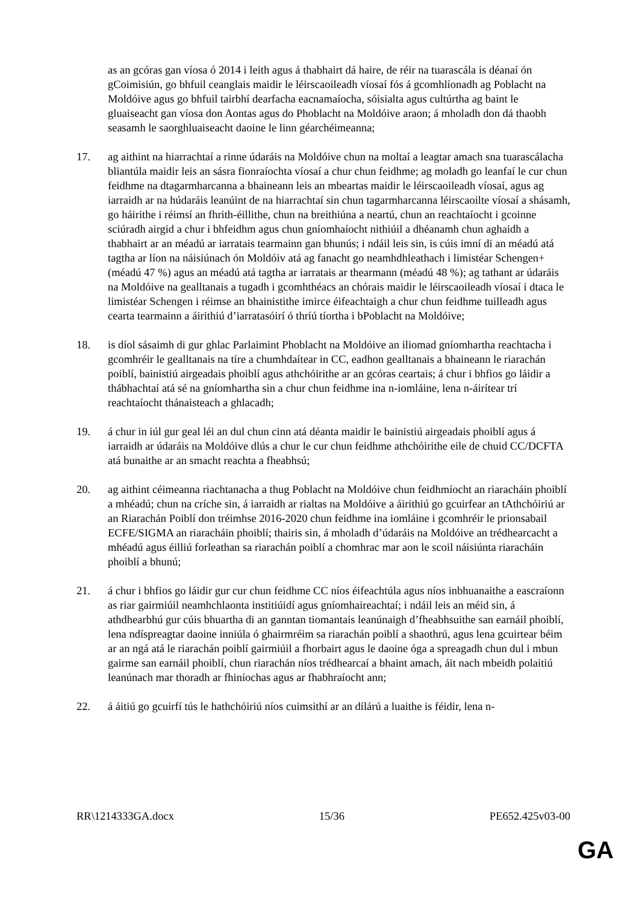as an gcóras gan víosa ó 2014 i leith agus á thabhairt dá haire, de réir na tuarascála is déanaí ón gCoimisiún, go bhfuil ceanglais maidir le léirscaoileadh víosaí fós á gcomhlíonadh ag Poblacht na Moldóive agus go bhfuil tairbhí dearfacha eacnamaíocha, sóisialta agus cultúrtha ag baint le gluaiseacht gan víosa don Aontas agus do Phoblacht na Moldóive araon; á mholadh don dá thaobh seasamh le saorghluaiseacht daoine le linn géarchéimeanna;
17. ag aithint na hiarrachtaí a rinne údaráis na Moldóive chun na moltaí a leagtar amach sna tuarascálacha bliantúla maidir leis an sásra fionraíochta víosaí a chur chun feidhme; ag moladh go leanfaí le cur chun feidhme na dtagarmharcanna a bhaineann leis an mbeartas maidir le léirscaoileadh víosaí, agus ag iarraidh ar na húdaráis leanúint de na hiarrachtaí sin chun tagarmharcanna léirscaoilte víosaí a shásamh, go háirithe i réimsí an fhrith-éillithe, chun na breithiúna a neartú, chun an reachtaíocht i gcoinne sciúradh airgid a chur i bhfeidhm agus chun gníomhaíocht nithiúil a dhéanamh chun aghaidh a thabhairt ar an méadú ar iarratais tearmainn gan bhunús; i ndáil leis sin, is cúis imní di an méadú atá tagtha ar líon na náisiúnach ón Moldóiv atá ag fanacht go neamhdhleathach i limistéar Schengen+ (méadú 47 %) agus an méadú atá tagtha ar iarratais ar thearmann (méadú 48 %); ag tathant ar údaráis na Moldóive na gealltanais a tugadh i gcomhthéacs an chórais maidir le léirscaoileadh víosaí i dtaca le limistéar Schengen i réimse an bhainistithe imirce éifeachtaigh a chur chun feidhme tuilleadh agus cearta tearmainn a áirithiú d’iarratasóirí ó thríú tíortha i bPoblacht na Moldóive;
18. is díol sásaimh di gur ghlac Parlaimint Phoblacht na Moldóive an iliomad gníomhartha reachtacha i gcomhréir le gealltanais na tíre a chumhdaítear in CC, eadhon gealltanais a bhaineann le riarachán poiblí, bainistiú airgeadais phoiblí agus athchóirithe ar an gcóras ceartais; á chur i bhfios go láidir a thábhachtaí atá sé na gníomhartha sin a chur chun feidhme ina n-iomláine, lena n-áirítear trí reachtaíocht thánaisteach a ghlacadh;
19. á chur in iúl gur geal léi an dul chun cinn atá déanta maidir le bainistiú airgeadais phoiblí agus á iarraidh ar údaráis na Moldóive dlús a chur le cur chun feidhme athchóirithe eile de chuid CC/DCFTA atá bunaithe ar an smacht reachta a fheabhsú;
20. ag aithint céimeanna riachtanacha a thug Poblacht na Moldóive chun feidhmíocht an riaracháin phoiblí a mhéadú; chun na críche sin, á iarraidh ar rialtas na Moldóive a áirithiú go gcuirfear an tAthchóiriú ar an Riarachán Poiblí don tréimhse 2016-2020 chun feidhme ina iomláine i gcomhréir le prionsabail ECFE/SIGMA an riaracháin phoiblí; thairis sin, á mholadh d’údaráis na Moldóive an trédhearcacht a mhéadú agus éilliú forleathan sa riarachán poiblí a chomhrac mar aon le scoil náisiúnta riaracháin phoiblí a bhunú;
21. á chur i bhfios go láidir gur cur chun feidhme CC níos éifeachtúla agus níos inbhuanaithe a eascraíonn as riar gairmiúil neamhchlaonta institiúidí agus gníomhaireachtaí; i ndáil leis an méid sin, á athdhearbhú gur cúis bhuartha di an ganntan tiomantais leanúnaigh d’fheabhsuithe san earnáil phoiblí, lena ndíspreagtar daoine inniúla ó ghairmréim sa riarachán poiblí a shaothrú, agus lena gcuirtear béim ar an ngá atá le riarachán poiblí gairmiúil a fhorbairt agus le daoine óga a spreagadh chun dul i mbun gairme san earnáil phoiblí, chun riarachán níos trédhearcaí a bhaint amach, áit nach mbeidh polaitiú leanúnach mar thoradh ar fhiníochas agus ar fhabhraíocht ann;
22. á áitiú go gcuirfí tús le hathchóiriú níos cuimsithí ar an dílárú a luaithe is féidir, lena n-
RR\1214333GA.docx 15/36 PE652.425v03-00
GA